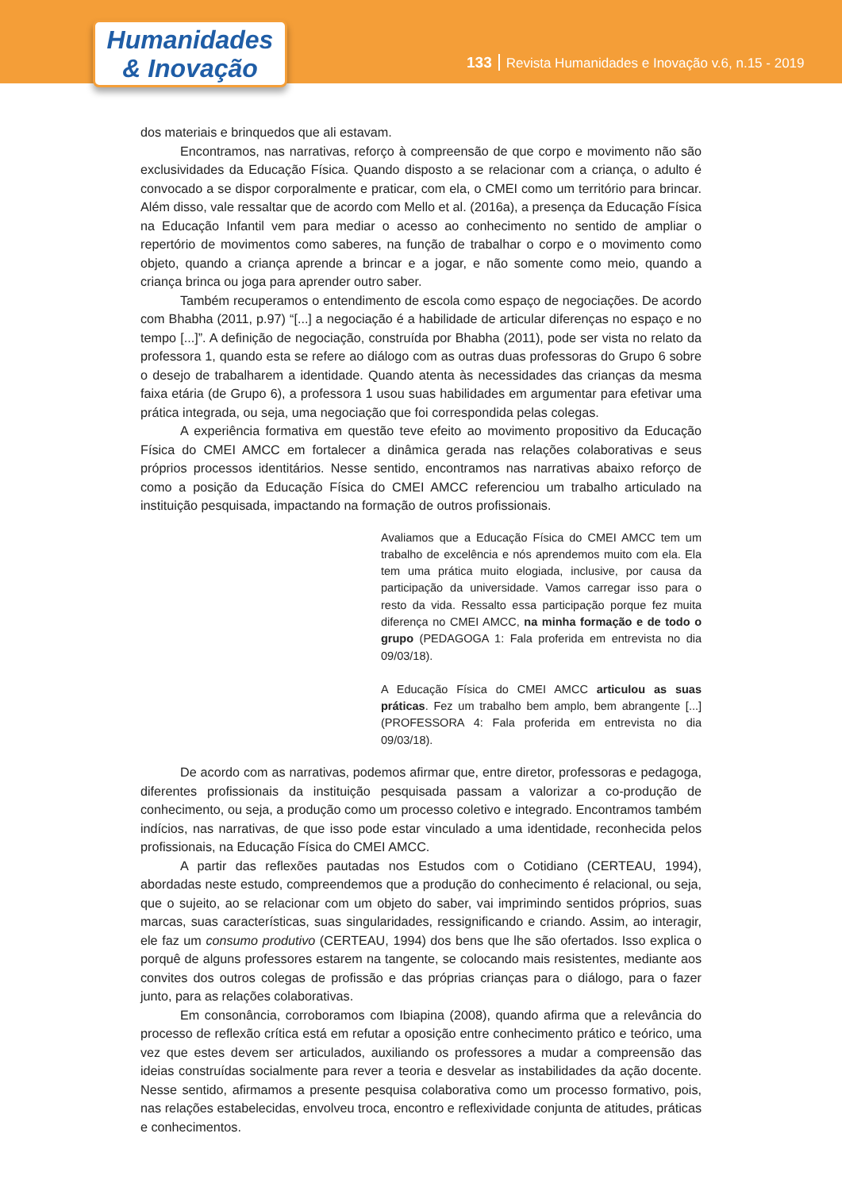Humanidades
& Inovação
133 Revista Humanidades e Inovação v.6, n.15 - 2019
dos materiais e brinquedos que ali estavam.
Encontramos, nas narrativas, reforço à compreensão de que corpo e movimento não são exclusividades da Educação Física. Quando disposto a se relacionar com a criança, o adulto é convocado a se dispor corporalmente e praticar, com ela, o CMEI como um território para brincar. Além disso, vale ressaltar que de acordo com Mello et al. (2016a), a presença da Educação Física na Educação Infantil vem para mediar o acesso ao conhecimento no sentido de ampliar o repertório de movimentos como saberes, na função de trabalhar o corpo e o movimento como objeto, quando a criança aprende a brincar e a jogar, e não somente como meio, quando a criança brinca ou joga para aprender outro saber.
Também recuperamos o entendimento de escola como espaço de negociações. De acordo com Bhabha (2011, p.97) “[...] a negociação é a habilidade de articular diferenças no espaço e no tempo [...]”. A definição de negociação, construída por Bhabha (2011), pode ser vista no relato da professora 1, quando esta se refere ao diálogo com as outras duas professoras do Grupo 6 sobre o desejo de trabalharem a identidade. Quando atenta às necessidades das crianças da mesma faixa etária (de Grupo 6), a professora 1 usou suas habilidades em argumentar para efetivar uma prática integrada, ou seja, uma negociação que foi correspondida pelas colegas.
A experiência formativa em questão teve efeito ao movimento propositivo da Educação Física do CMEI AMCC em fortalecer a dinâmica gerada nas relações colaborativas e seus próprios processos identitários. Nesse sentido, encontramos nas narrativas abaixo reforço de como a posição da Educação Física do CMEI AMCC referenciou um trabalho articulado na instituição pesquisada, impactando na formação de outros profissionais.
Avaliamos que a Educação Física do CMEI AMCC tem um trabalho de excelência e nós aprendemos muito com ela. Ela tem uma prática muito elogiada, inclusive, por causa da participação da universidade. Vamos carregar isso para o resto da vida. Ressalto essa participação porque fez muita diferença no CMEI AMCC, na minha formação e de todo o grupo (PEDAGOGA 1: Fala proferida em entrevista no dia 09/03/18).
A Educação Física do CMEI AMCC articulou as suas práticas. Fez um trabalho bem amplo, bem abrangente [...] (PROFESSORA 4: Fala proferida em entrevista no dia 09/03/18).
De acordo com as narrativas, podemos afirmar que, entre diretor, professoras e pedagoga, diferentes profissionais da instituição pesquisada passam a valorizar a co-produção de conhecimento, ou seja, a produção como um processo coletivo e integrado. Encontramos também indícios, nas narrativas, de que isso pode estar vinculado a uma identidade, reconhecida pelos profissionais, na Educação Física do CMEI AMCC.
A partir das reflexões pautadas nos Estudos com o Cotidiano (CERTEAU, 1994), abordadas neste estudo, compreendemos que a produção do conhecimento é relacional, ou seja, que o sujeito, ao se relacionar com um objeto do saber, vai imprimindo sentidos próprios, suas marcas, suas características, suas singularidades, ressignificando e criando. Assim, ao interagir, ele faz um consumo produtivo (CERTEAU, 1994) dos bens que lhe são ofertados. Isso explica o porquê de alguns professores estarem na tangente, se colocando mais resistentes, mediante aos convites dos outros colegas de profissão e das próprias crianças para o diálogo, para o fazer junto, para as relações colaborativas.
Em consonância, corroboramos com Ibiapina (2008), quando afirma que a relevância do processo de reflexão crítica está em refutar a oposição entre conhecimento prático e teórico, uma vez que estes devem ser articulados, auxiliando os professores a mudar a compreensão das ideias construídas socialmente para rever a teoria e desvelar as instabilidades da ação docente. Nesse sentido, afirmamos a presente pesquisa colaborativa como um processo formativo, pois, nas relações estabelecidas, envolveu troca, encontro e reflexividade conjunta de atitudes, práticas e conhecimentos.